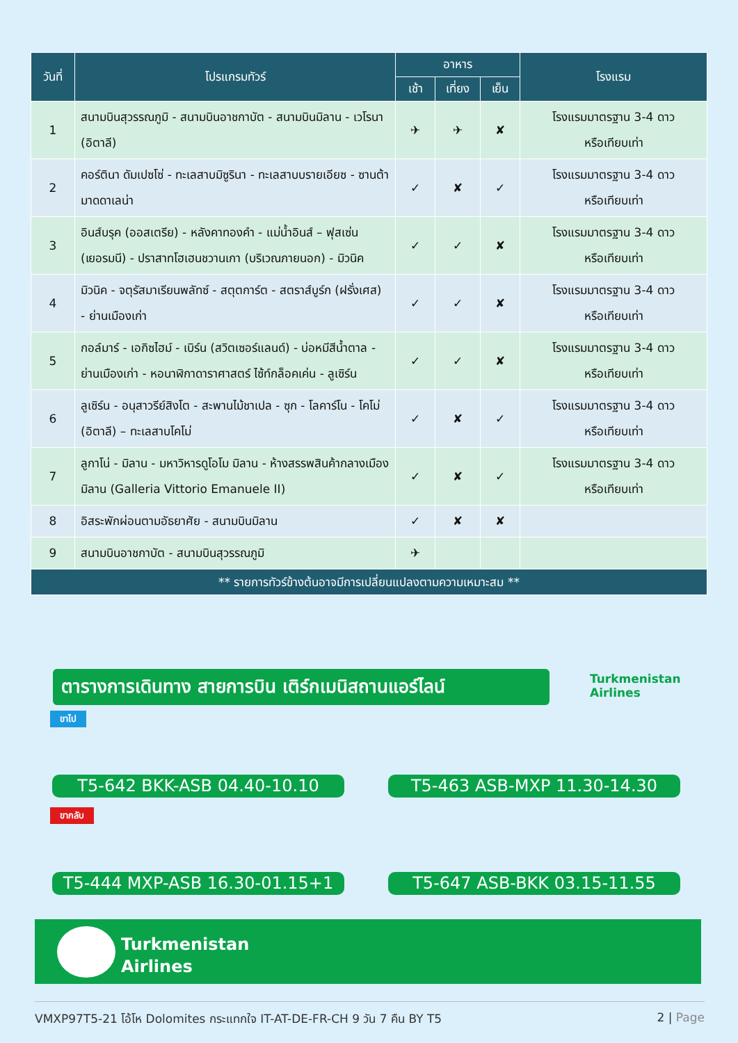| วันที่ | โปรแกรมทัวร์ | อาหาร | | | โรงแรม |
| --- | --- | --- | --- | --- | --- |
| | | เช้า | เที่ยง | เย็น | |
| 1 | สนามบินสุวรรณภูมิ - สนามบินอาชกาบัต - สนามบินมิลาน - เวโรนา (อิตาลี) | ✈ | ✈ | ✘ | โรงแรมมาตรฐาน 3-4 ดาว หรือเทียบเท่า |
| 2 | คอร์ตินา ดัมเปซโซ่ - ทะเลสาบมิซูรินา - ทะเลสาบบรายเอียซ - ซานต้ามาดดาเลน่า | ✓ | ✘ | ✓ | โรงแรมมาตรฐาน 3-4 ดาว หรือเทียบเท่า |
| 3 | อินส์บรุค (ออสเตรีย) - หลังคาทองคำ - แม่น้ำอินส์ – ฟุสเซ่น (เยอรมนี) - ปราสาทโฮเฮนชวานเกา (บริเวณภายนอก) - มิวนิค | ✓ | ✓ | ✘ | โรงแรมมาตรฐาน 3-4 ดาว หรือเทียบเท่า |
| 4 | มิวนิค - จตุรัสมาเรียนพลัทซ์ - สตุตการ์ต - สตราส์บูร์ก (ฝรั่งเศส) - ย่านเมืองเก่า | ✓ | ✓ | ✘ | โรงแรมมาตรฐาน 3-4 ดาว หรือเทียบเท่า |
| 5 | กอล์มาร์ - เอกิซไฮม์ - เบิร์น (สวิตเซอร์แลนด์) - บ่อหมีสีน้ำตาล - ย่านเมืองเก่า - หอนาฬิกาดาราศาสตร์ ไซ้ท์กล็อคเค่น - ลูเซิร์น | ✓ | ✓ | ✘ | โรงแรมมาตรฐาน 3-4 ดาว หรือเทียบเท่า |
| 6 | ลูเซิร์น - อนุสาวรีย์สิงโต - สะพานไม้ชาเปล - ซุก - โลคาร์โน - โคโม่ (อิตาลี) – ทะเลสาบโคโม่ | ✓ | ✘ | ✓ | โรงแรมมาตรฐาน 3-4 ดาว หรือเทียบเท่า |
| 7 | ลูกาโน่ - มิลาน - มหาวิหารดูโอโม มิลาน - ห้างสรรพสินค้ากลางเมืองมิลาน (Galleria Vittorio Emanuele II) | ✓ | ✘ | ✓ | โรงแรมมาตรฐาน 3-4 ดาว หรือเทียบเท่า |
| 8 | อิสระพักผ่อนตามอัธยาศัย - สนามบินมิลาน | ✓ | ✘ | ✘ | |
| 9 | สนามบินอาชกาบัต - สนามบินสุวรรณภูมิ | ✈ | | | |
| ** รายการทัวร์ข้างต้นอาจมีการเปลี่ยนแปลงตามความเหมาะสม ** | | | | | |
ตารางการเดินทาง สายการบิน เติร์กเมนิสถานแอร์ไลน์
Turkmenistan
Airlines
ขาไป
T5-642 BKK-ASB 04.40-10.10 T5-463 ASB-MXP 11.30-14.30
ขากลับ
T5-444 MXP-ASB 16.30-01.15+1 T5-647 ASB-BKK 03.15-11.55
Turkmenistan
Airlines
VMXP97T5-21 โอ้โห Dolomites กระแทกใจ IT-AT-DE-FR-CH 9 วัน 7 คืน BY T5 2 | Page